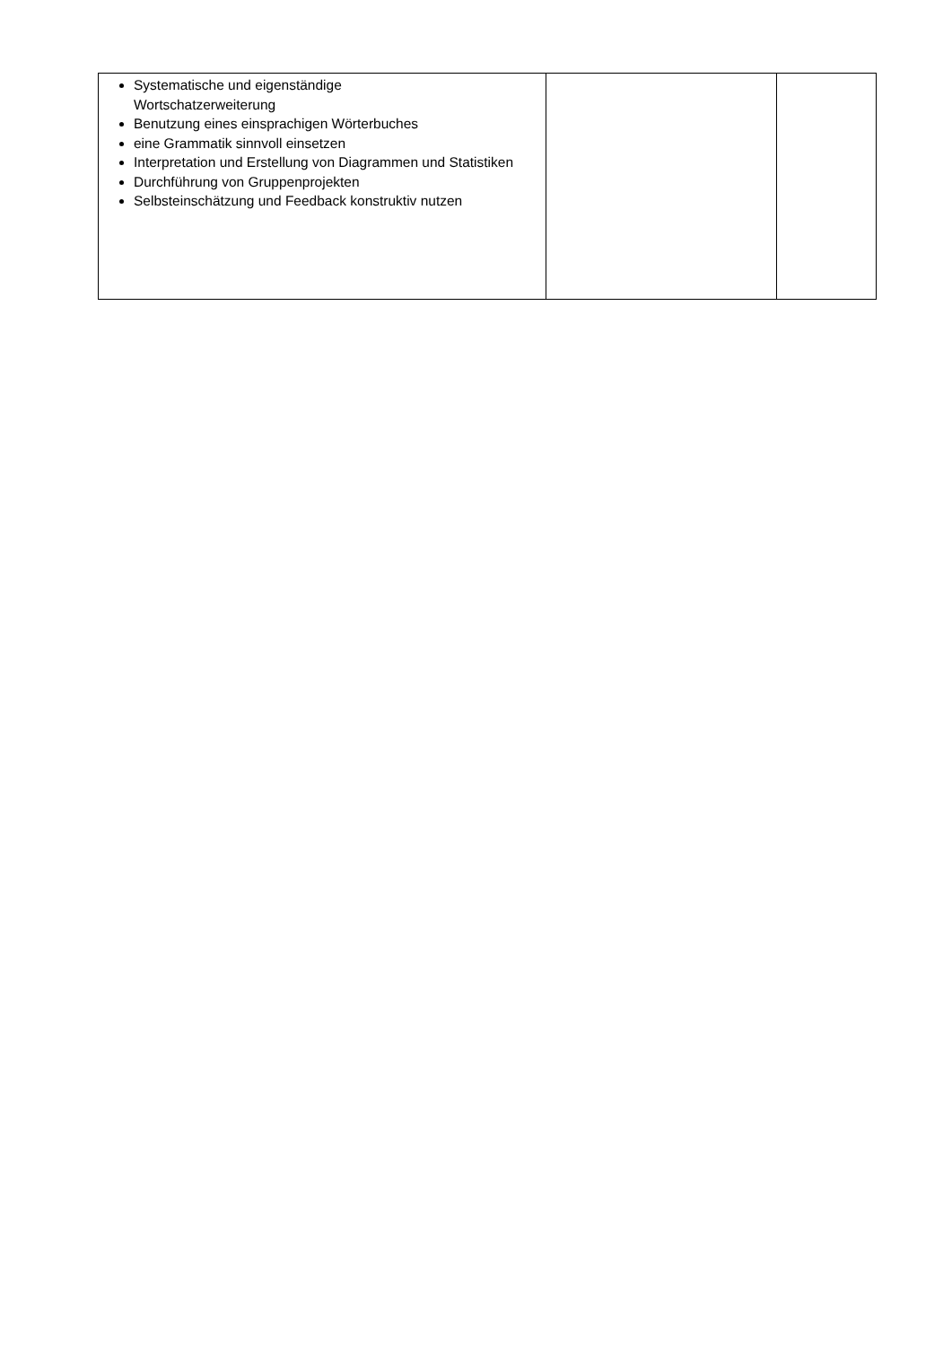| Systematische und eigenständige Wortschatzerweiterung Benutzung eines einsprachigen Wörterbuches eine Grammatik sinnvoll einsetzen Interpretation und Erstellung von Diagrammen und Statistiken Durchführung von Gruppenprojekten Selbsteinschätzung und Feedback konstruktiv nutzen | | |